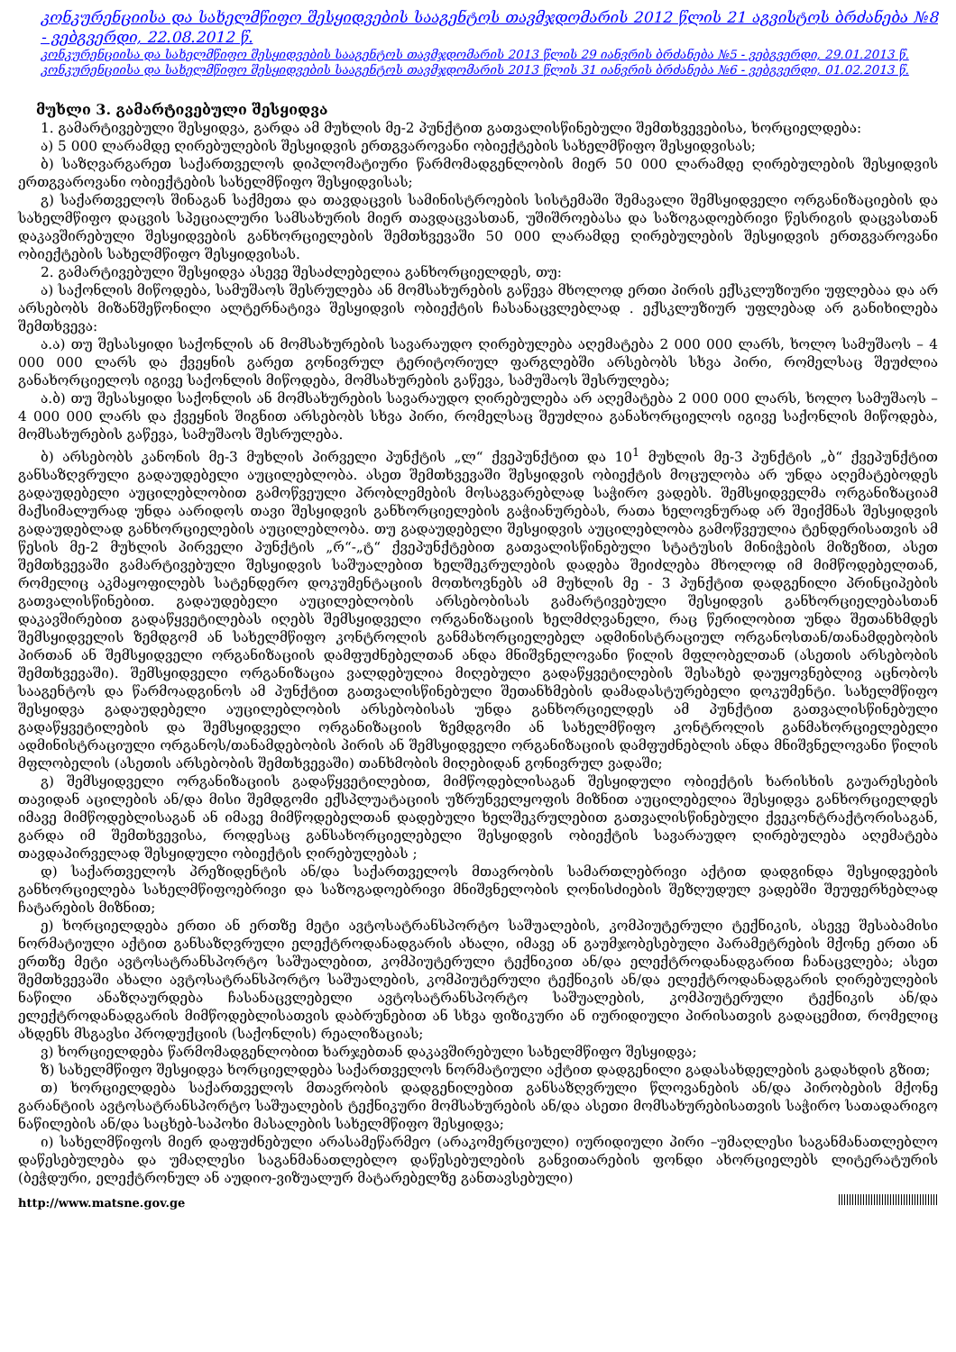კონკურენციისა და სახელმწიფო შესყიდვების სააგენტოს თავმჯდომარის 2012 წლის 21 აგვისტოს ბრძანება №8 - ვებგვერდი, 22.08.2012 წ.
კონკურენციისა და სახელმწიფო შესყიდვების სააგენტოს თავმჯდომარის 2013 წლის 29 იანვრის ბრძანება №5 - ვებგვერდი, 29.01.2013 წ.
კონკურენციისა და სახელმწიფო შესყიდვების სააგენტოს თავმჯდომარის 2013 წლის 31 იანვრის ბრძანება №6 - ვებგვერდი, 01.02.2013 წ.
მუხლი 3. გამარტივებული შესყიდვა
1. გამარტივებული შესყიდვა, გარდა ამ მუხლის მე-2 პუნქტით გათვალისწინებული შემთხვევებისა, ხორციელდება:
ა) 5 000 ლარამდე ღირებულების შესყიდვის ერთგვაროვანი ობიექტების სახელმწიფო შესყიდვისას;
ბ) საზღვარგარეთ საქართველოს დიპლომატიური წარმომადგენლობის მიერ 50 000 ლარამდე ღირებულების შესყიდვის ერთგვაროვანი ობიექტების სახელმწიფო შესყიდვისას;
გ) საქართველოს შინაგან საქმეთა და თავდაცვის სამინისტროების სისტემაში შემავალი შემსყიდველი ორგანიზაციების და სახელმწიფო დაცვის სპეციალური სამსახურის მიერ თავდაცვასთან, უშიშროებასა და საზოგადოებრივი წესრიგის დაცვასთან დაკავშირებული შესყიდვების განხორციელების შემთხვევაში 50 000 ლარამდე ღირებულების შესყიდვის ერთგვაროვანი ობიექტების სახელმწიფო შესყიდვისას.
2. გამარტივებული შესყიდვა ასევე შესაძლებელია განხორციელდეს, თუ:
ა) საქონლის მიწოდება, სამუშაოს შესრულება ან მომსახურების გაწევა მხოლოდ ერთი პირის ექსკლუზიური უფლებაა და არ არსებობს მიზანშეწონილი ალტერნატივა შესყიდვის ობიექტის ჩასანაცვლებლად . ექსკლუზიურ უფლებად არ განიხილება შემთხვევა:
ა.ა) თუ შესასყიდი საქონლის ან მომსახურების სავარაუდო ღირებულება აღემატება 2 000 000 ლარს, ხოლო სამუშაოს – 4 000 000 ლარს და ქვეყნის გარეთ გონივრულ ტერიტორიულ ფარგლებში არსებობს სხვა პირი, რომელსაც შეუძლია განახორციელოს იგივე საქონლის მიწოდება, მომსახურების გაწევა, სამუშაოს შესრულება;
ა.ბ) თუ შესასყიდი საქონლის ან მომსახურების სავარაუდო ღირებულება არ აღემატება 2 000 000 ლარს, ხოლო სამუშაოს – 4 000 000 ლარს და ქვეყნის შიგნით არსებობს სხვა პირი, რომელსაც შეუძლია განახორციელოს იგივე საქონლის მიწოდება, მომსახურების გაწევა, სამუშაოს შესრულება.
ბ) არსებობს კანონის მე-3 მუხლის პირველი პუნქტის „ლ“ ქვეპუნქტით და 10<sup>1</sup> მუხლის მე-3 პუნქტის „ბ“ ქვეპუნქტით განსაზღვრული გადაუდებელი აუცილებლობა. ასეთ შემთხვევაში შესყიდვის ობიექტის მოცულობა არ უნდა აღემატებოდეს გადაუდებელი აუცილებლობით გამოწვეული პრობლემების მოსაგვარებლად საჭირო ვადებს. შემსყიდველმა ორგანიზაციამ მაქსიმალურად უნდა აარიდოს თავი შესყიდვის განხორციელების გაჭიანურებას, რათა ხელოვნურად არ შეიქმნას შესყიდვის გადაუდებლად განხორციელების აუცილებლობა. თუ გადაუდებელი შესყიდვის აუცილებლობა გამოწვეულია ტენდერისათვის ამ წესის მე-2 მუხლის პირველი პუნქტის „რ“-„ტ“ ქვეპუნქტებით გათვალისწინებული სტატუსის მინიჭების მიზეზით, ასეთ შემთხვევაში გამარტივებული შესყიდვის საშუალებით ხელშეკრულების დადება შეიძლება მხოლოდ იმ მიმწოდებელთან, რომელიც აკმაყოფილებს სატენდერო დოკუმენტაციის მოთხოვნებს ამ მუხლის მე - 3 პუნქტით დადგენილი პრინციპების გათვალისწინებით. გადაუდებელი აუცილებლობის არსებობისას გამარტივებული შესყიდვის განხორციელებასთან დაკავშირებით გადაწყვეტილებას იღებს შემსყიდველი ორგანიზაციის ხელმძღვანელი, რაც წერილობით უნდა შეთანხმდეს შემსყიდველის ზემდგომ ან სახელმწიფო კონტროლის განმახორციელებელ ადმინისტრაციულ ორგანოსთან/თანამდებობის პირთან ან შემსყიდველი ორგანიზაციის დამფუძნებელთან ანდა მნიშვნელოვანი წილის მფლობელთან (ასეთის არსებობის შემთხვევაში). შემსყიდველი ორგანიზაცია ვალდებულია მიღებული გადაწყვეტილების შესახებ დაუყოვნებლივ აცნობოს სააგენტოს და წარმოადგინოს ამ პუნქტით გათვალისწინებული შეთანხმების დამადასტურებელი დოკუმენტი. სახელმწიფო შესყიდვა გადაუდებელი აუცილებლობის არსებობისას უნდა განხორციელდეს ამ პუნქტით გათვალისწინებული გადაწყვეტილების და შემსყიდველი ორგანიზაციის ზემდგომი ან სახელმწიფო კონტროლის განმახორციელებელი ადმინისტრაციული ორგანოს/თანამდებობის პირის ან შემსყიდველი ორგანიზაციის დამფუძნებლის ანდა მნიშვნელოვანი წილის მფლობელის (ასეთის არსებობის შემთხვევაში) თანხმობის მიღებიდან გონივრულ ვადაში;
გ) შემსყიდველი ორგანიზაციის გადაწყვეტილებით, მიმწოდებლისაგან შესყიდული ობიექტის ხარისხის გაუარესების თავიდან აცილების ან/და მისი შემდგომი ექსპლუატაციის უზრუნველყოფის მიზნით აუცილებელია შესყიდვა განხორციელდეს იმავე მიმწოდებლისაგან ან იმავე მიმწოდებელთან დადებული ხელშეკრულებით გათვალისწინებული ქვეკონტრაქტორისაგან, გარდა იმ შემთხვევისა, როდესაც განსახორციელებელი შესყიდვის ობიექტის სავარაუდო ღირებულება აღემატება თავდაპირველად შესყიდული ობიექტის ღირებულებას ;
დ) საქართველოს პრეზიდენტის ან/და საქართველოს მთავრობის სამართლებრივი აქტით დადგინდა შესყიდვების განხორციელება სახელმწიფოებრივი და საზოგადოებრივი მნიშვნელობის ღონისძიების შეზღუდულ ვადებში შეუფერხებლად ჩატარების მიზნით;
ე) ხორციელდება ერთი ან ერთზე მეტი ავტოსატრანსპორტო საშუალების, კომპიუტერული ტექნიკის, ასევე შესაბამისი ნორმატიული აქტით განსაზღვრული ელექტროდანადგარის ახალი, იმავე ან გაუმჯობესებული პარამეტრების მქონე ერთი ან ერთზე მეტი ავტოსატრანსპორტო საშუალებით, კომპიუტერული ტექნიკით ან/და ელექტროდანადგარით ჩანაცვლება; ასეთ შემთხვევაში ახალი ავტოსატრანსპორტო საშუალების, კომპიუტერული ტექნიკის ან/და ელექტროდანადგარის ღირებულების ნაწილი ანაზღაურდება ჩასანაცვლებელი ავტოსატრანსპორტო საშუალების, კომპიუტერული ტექნიკის ან/და ელექტროდანადგარის მიმწოდებლისათვის დაბრუნებით ან სხვა ფიზიკური ან იურიდიული პირისათვის გადაცემით, რომელიც ახდენს მსგავსი პროდუქციის (საქონლის) რეალიზაციას;
ვ) ხორციელდება წარმომადგენლობით ხარჯებთან დაკავშირებული სახელმწიფო შესყიდვა;
ზ) სახელმწიფო შესყიდვა ხორციელდება საქართველოს ნორმატიული აქტით დადგენილი გადასახდელების გადახდის გზით;
თ) ხორციელდება საქართველოს მთავრობის დადგენილებით განსაზღვრული წლოვანების ან/და პირობების მქონე გარანტიის ავტოსატრანსპორტო საშუალების ტექნიკური მომსახურების ან/და ასეთი მომსახურებისათვის საჭირო სათადარიგო ნაწილების ან/და საცხებ-საპოხი მასალების სახელმწიფო შესყიდვა;
ი) სახელმწიფოს მიერ დაფუძნებული არასამეწარმეო (არაკომერციული) იურიდიული პირი –უმაღლესი საგანმანათლებლო დაწესებულება და უმაღლესი საგანმანათლებლო დაწესებულების განვითარების ფონდი ახორციელებს ლიტერატურის (ბეჭდური, ელექტრონულ ან აუდიო-ვიზუალურ მატარებელზე განთავსებული)
http://www.matsne.gov.ge